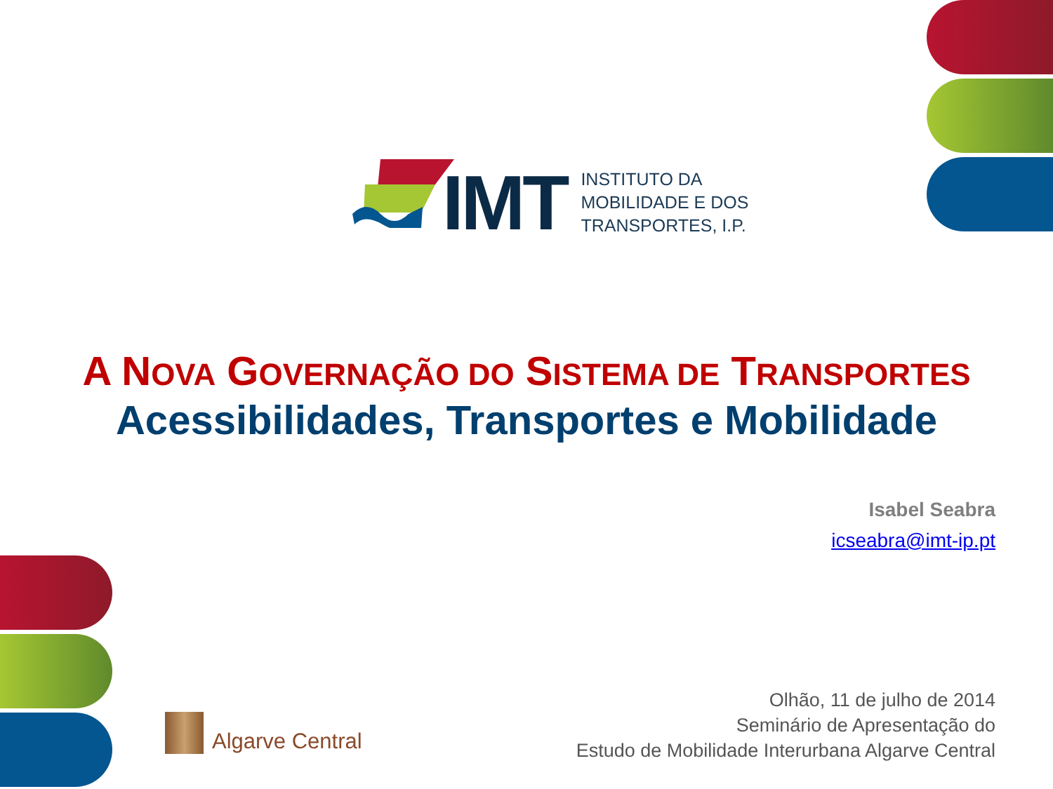IMT
INSTITUTO DA
MOBILIDADE E DOS
TRANSPORTES, I.P.
A NOVA GOVERNAÇÃO DO SISTEMA DE TRANSPORTES
Acessibilidades, Transportes e Mobilidade
Isabel Seabra
icseabra@imt-ip.pt
Algarve Central
Olhão, 11 de julho de 2014
Seminário de Apresentação do
Estudo de Mobilidade Interurbana Algarve Central